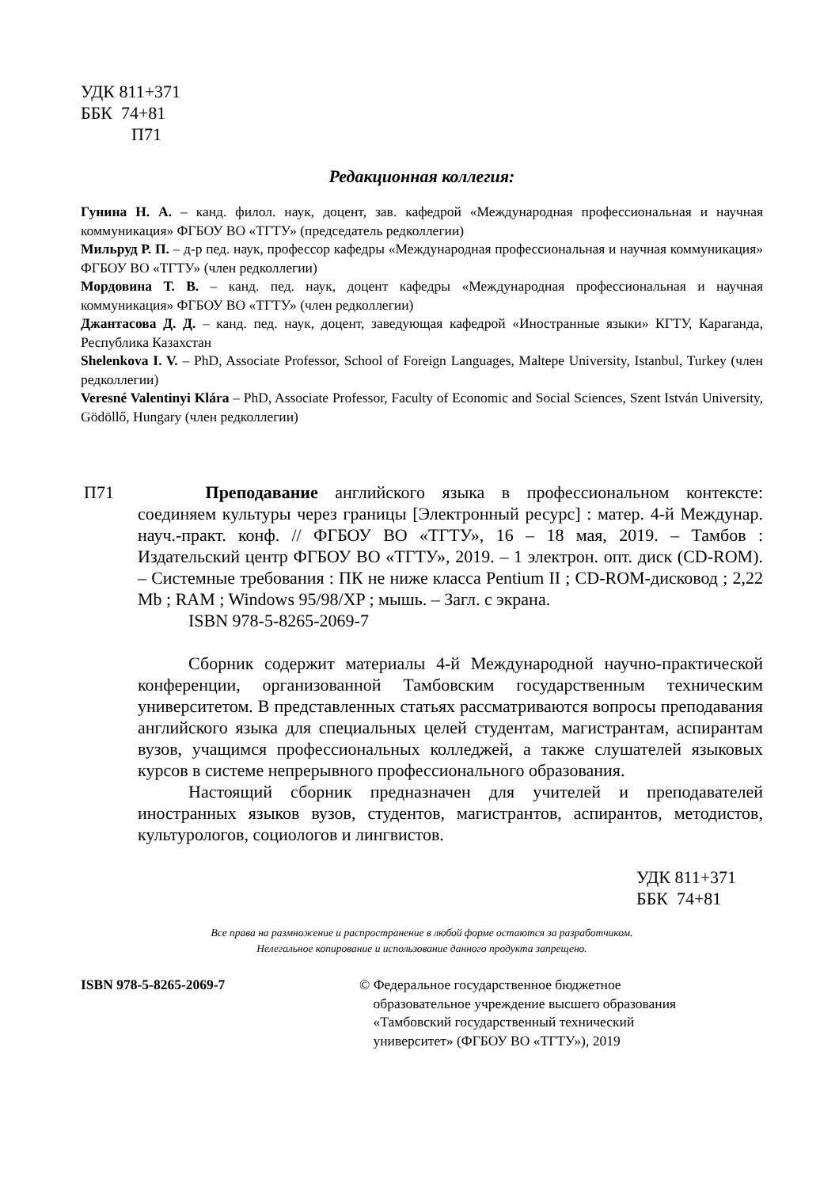УДК 811+371
ББК 74+81
П71
Редакционная коллегия:
Гунина Н. А. – канд. филол. наук, доцент, зав. кафедрой «Международная профессиональная и научная коммуникация» ФГБОУ ВО «ТГТУ» (председатель редколлегии)
Мильруд Р. П. – д-р пед. наук, профессор кафедры «Международная профессиональная и научная коммуникация» ФГБОУ ВО «ТГТУ» (член редколлегии)
Мордовина Т. В. – канд. пед. наук, доцент кафедры «Международная профессиональная и научная коммуникация» ФГБОУ ВО «ТГТУ» (член редколлегии)
Джантасова Д. Д. – канд. пед. наук, доцент, заведующая кафедрой «Иностранные языки» КГТУ, Караганда, Республика Казахстан
Shelenkova I. V. – PhD, Associate Professor, School of Foreign Languages, Maltepe University, Istanbul, Turkey (член редколлегии)
Veresné Valentinyi Klára – PhD, Associate Professor, Faculty of Economic and Social Sciences, Szent István University, Gödöllő, Hungary (член редколлегии)
П71 Преподавание английского языка в профессиональном контексте: соединяем культуры через границы [Электронный ресурс] : матер. 4-й Междунар. науч.-практ. конф. // ФГБОУ ВО «ТГТУ», 16 – 18 мая, 2019. – Тамбов : Издательский центр ФГБОУ ВО «ТГТУ», 2019. – 1 электрон. опт. диск (CD-ROM). – Системные требования : ПК не ниже класса Pentium II ; CD-ROM-дисковод ; 2,22 Mb ; RAM ; Windows 95/98/XP ; мышь. – Загл. с экрана.
ISBN 978-5-8265-2069-7
Сборник содержит материалы 4-й Международной научно-практической конференции, организованной Тамбовским государственным техническим университетом. В представленных статьях рассматриваются вопросы преподавания английского языка для специальных целей студентам, магистрантам, аспирантам вузов, учащимся профессиональных колледжей, а также слушателей языковых курсов в системе непрерывного профессионального образования.
Настоящий сборник предназначен для учителей и преподавателей иностранных языков вузов, студентов, магистрантов, аспирантов, методистов, культурологов, социологов и лингвистов.
УДК 811+371
ББК 74+81
Все права на размножение и распространение в любой форме остаются за разработчиком.
Нелегальное копирование и использование данного продукта запрещено.
ISBN 978-5-8265-2069-7 © Федеральное государственное бюджетное
образовательное учреждение высшего образования
«Тамбовский государственный технический
университет» (ФГБОУ ВО «ТГТУ»), 2019